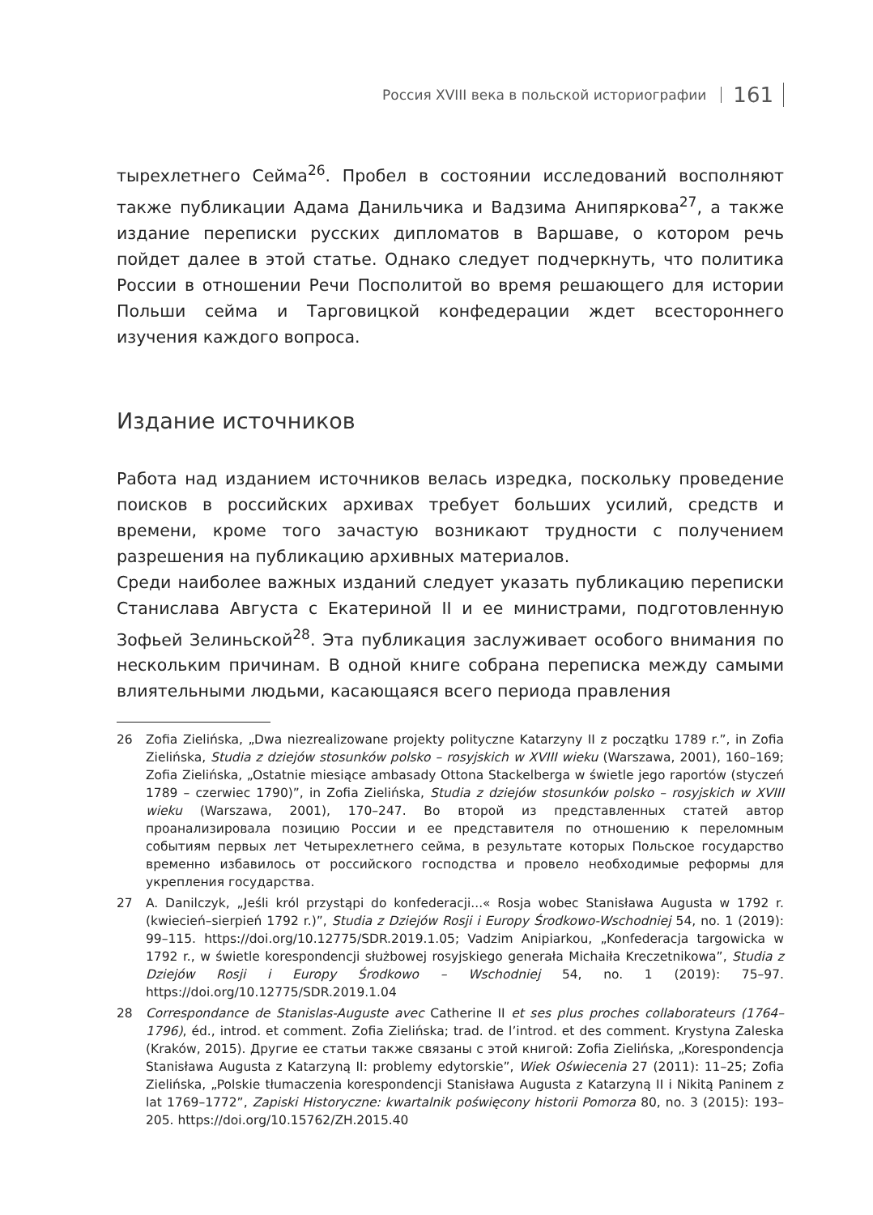Россия XVIII века в польской историографии 161
тырехлетнего Сейма<sup>26</sup>. Пробел в состоянии исследований восполняют также публикации Адама Данильчика и Вадзима Анипяркова<sup>27</sup>, а также издание переписки русских дипломатов в Варшаве, о котором речь пойдет далее в этой статье. Однако следует подчеркнуть, что политика России в отношении Речи Посполитой во время решающего для истории Польши сейма и Тарговицкой конфедерации ждет всестороннего изучения каждого вопроса.
Издание источников
Работа над изданием источников велась изредка, поскольку проведение поисков в российских архивах требует больших усилий, средств и времени, кроме того зачастую возникают трудности с получением разрешения на публикацию архивных материалов.
Среди наиболее важных изданий следует указать публикацию переписки Станислава Августа с Екатериной II и ее министрами, подготовленную Зофьей Зелиньской<sup>28</sup>. Эта публикация заслуживает особого внимания по нескольким причинам. В одной книге собрана переписка между самыми влиятельными людьми, касающаяся всего периода правления
26 Zofia Zielińska, „Dwa niezrealizowane projekty polityczne Katarzyny II z początku 1789 r.”, in Zofia Zielińska, Studia z dziejów stosunków polsko – rosyjskich w XVIII wieku (Warszawa, 2001), 160–169; Zofia Zielińska, „Ostatnie miesiące ambasady Ottona Stackelberga w świetle jego raportów (styczeń 1789 – czerwiec 1790)”, in Zofia Zielińska, Studia z dziejów stosunków polsko – rosyjskich w XVIII wieku (Warszawa, 2001), 170–247. Во второй из представленных статей автор проанализировала позицию России и ее представителя по отношению к переломным событиям первых лет Четырехлетнего сейма, в результате которых Польское государство временно избавилось от российского господства и провело необходимые реформы для укрепления государства.
27 A. Danilczyk, „Jeśli król przystąpi do konfederacji...« Rosja wobec Stanisława Augusta w 1792 r. (kwiecień–sierpień 1792 r.)”, Studia z Dziejów Rosji i Europy Środkowo-Wschodniej 54, no. 1 (2019): 99–115. https://doi.org/10.12775/SDR.2019.1.05; Vadzim Anipiarkou, „Konfederacja targowicka w 1792 r., w świetle korespondencji służbowej rosyjskiego generała Michaiła Kreczetnikowa”, Studia z Dziejów Rosji i Europy Środkowo – Wschodniej 54, no. 1 (2019): 75–97. https://doi.org/10.12775/SDR.2019.1.04
28 Correspondance de Stanislas-Auguste avec Catherine II et ses plus proches collaborateurs (1764–1796), éd., introd. et comment. Zofia Zielińska; trad. de l’introd. et des comment. Krystyna Zaleska (Kraków, 2015). Другие ее статьи также связаны с этой книгой: Zofia Zielińska, „Korespondencja Stanisława Augusta z Katarzyną II: problemy edytorskie”, Wiek Oświecenia 27 (2011): 11–25; Zofia Zielińska, „Polskie tłumaczenia korespondencji Stanisława Augusta z Katarzyną II i Nikitą Paninem z lat 1769–1772”, Zapiski Historyczne: kwartalnik poświęcony historii Pomorza 80, no. 3 (2015): 193–205. https://doi.org/10.15762/ZH.2015.40